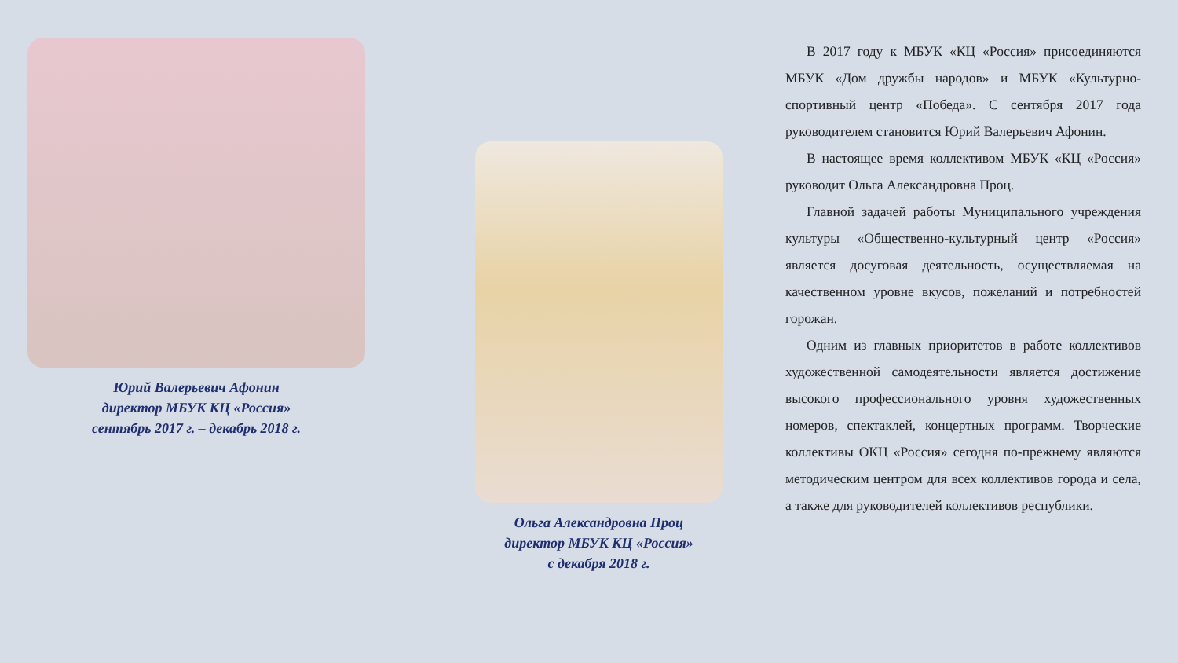Юрий Валерьевич Афонин
директор МБУК КЦ «Россия»
сентябрь 2017 г. – декабрь 2018 г.
Ольга Александровна Проц
директор МБУК КЦ «Россия»
с декабря 2018 г.
В 2017 году к МБУК «КЦ «Россия» присоединяются МБУК «Дом дружбы народов» и МБУК «Культурно-спортивный центр «Победа». С сентября 2017 года руководителем становится Юрий Валерьевич Афонин.
В настоящее время коллективом МБУК «КЦ «Россия» руководит Ольга Александровна Проц.
Главной задачей работы Муниципального учреждения культуры «Общественно-культурный центр «Россия» является досуговая деятельность, осуществляемая на качественном уровне вкусов, пожеланий и потребностей горожан.
Одним из главных приоритетов в работе коллективов художественной самодеятельности является достижение высокого профессионального уровня художественных номеров, спектаклей, концертных программ. Творческие коллективы ОКЦ «Россия» сегодня по-прежнему являются методическим центром для всех коллективов города и села, а также для руководителей коллективов республики.